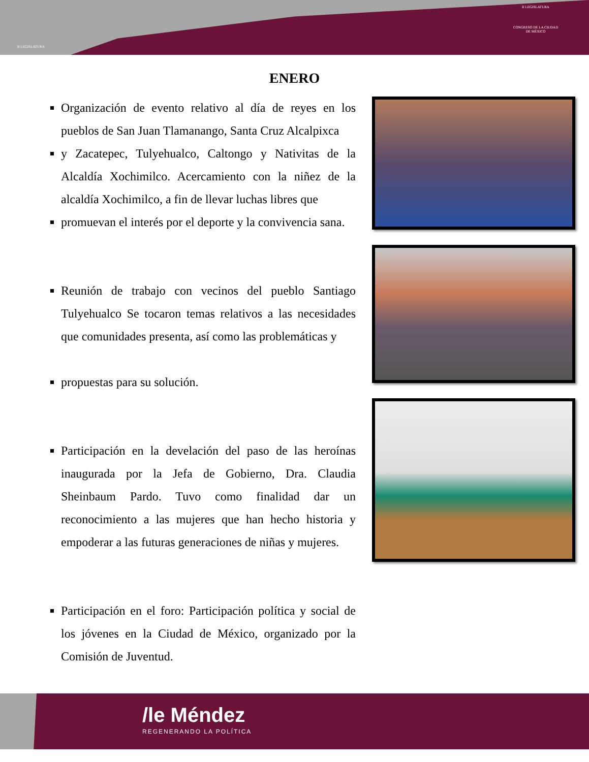II LEGISLATURA
II LEGISLATURA
CONGRESO DE LA CIUDAD DE MÉXICO
ENERO
Organización de evento relativo al día de reyes en los pueblos de San Juan Tlamanango, Santa Cruz Alcalpixca
y Zacatepec, Tulyehualco, Caltongo y Nativitas de la Alcaldía Xochimilco. Acercamiento con la niñez de la alcaldía Xochimilco, a fin de llevar luchas libres que
promuevan el interés por el deporte y la convivencia sana.
Reunión de trabajo con vecinos del pueblo Santiago Tulyehualco Se tocaron temas relativos a las necesidades que comunidades presenta, así como las problemáticas y
propuestas para su solución.
Participación en la develación del paso de las heroínas inaugurada por la Jefa de Gobierno, Dra. Claudia Sheinbaum Pardo. Tuvo como finalidad dar un reconocimiento a las mujeres que han hecho historia y empoderar a las futuras generaciones de niñas y mujeres.
Participación en el foro: Participación política y social de los jóvenes en la Ciudad de México, organizado por la Comisión de Juventud.
/le Méndez
REGENERANDO LA POLÍTICA